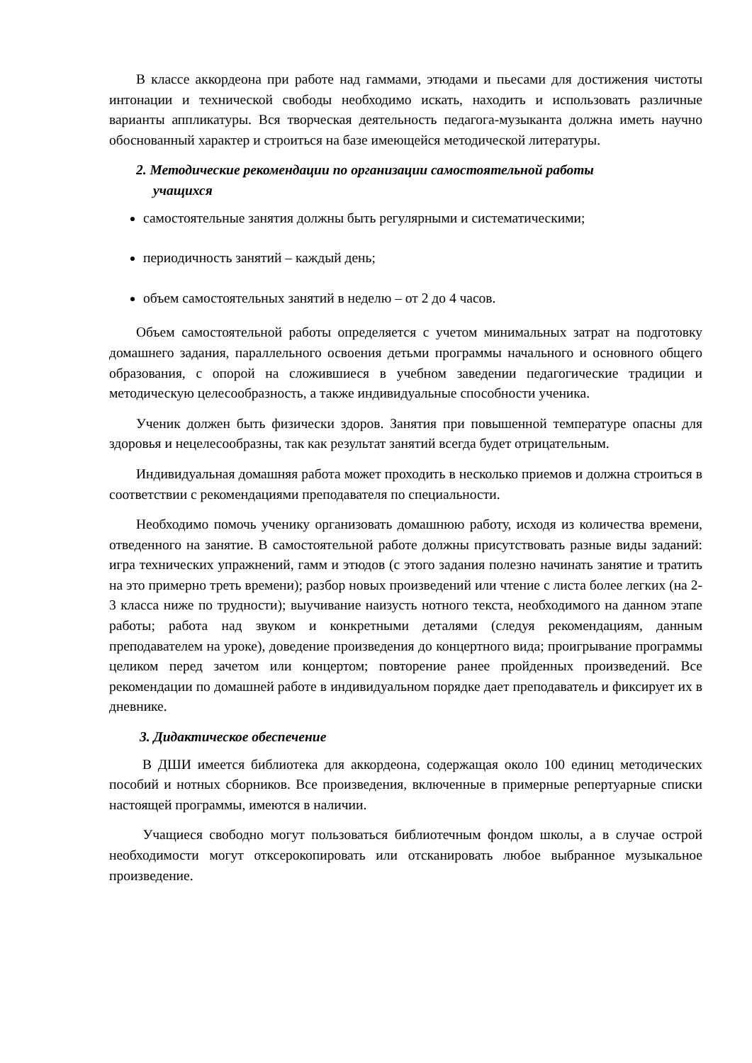В классе аккордеона при работе над гаммами, этюдами и пьесами для достижения чистоты интонации и технической свободы необходимо искать, находить и использовать различные варианты аппликатуры. Вся творческая деятельность педагога-музыканта должна иметь научно обоснованный характер и строиться на базе имеющейся методической литературы.
2. Методические рекомендации по организации самостоятельной работы
учащихся
самостоятельные занятия должны быть регулярными и систематическими;
периодичность занятий – каждый день;
объем самостоятельных занятий в неделю – от 2 до 4 часов.
Объем самостоятельной работы определяется с учетом минимальных затрат на подготовку домашнего задания, параллельного освоения детьми программы начального и основного общего образования, с опорой на сложившиеся в учебном заведении педагогические традиции и методическую целесообразность, а также индивидуальные способности ученика.
Ученик должен быть физически здоров. Занятия при повышенной температуре опасны для здоровья и нецелесообразны, так как результат занятий всегда будет отрицательным.
Индивидуальная домашняя работа может проходить в несколько приемов и должна строиться в соответствии с рекомендациями преподавателя по специальности.
Необходимо помочь ученику организовать домашнюю работу, исходя из количества времени, отведенного на занятие. В самостоятельной работе должны присутствовать разные виды заданий: игра технических упражнений, гамм и этюдов (с этого задания полезно начинать занятие и тратить на это примерно треть времени); разбор новых произведений или чтение с листа более легких (на 2-3 класса ниже по трудности); выучивание наизусть нотного текста, необходимого на данном этапе работы; работа над звуком и конкретными деталями (следуя рекомендациям, данным преподавателем на уроке), доведение произведения до концертного вида; проигрывание программы целиком перед зачетом или концертом; повторение ранее пройденных произведений. Все рекомендации по домашней работе в индивидуальном порядке дает преподаватель и фиксирует их в дневнике.
3. Дидактическое обеспечение
В ДШИ имеется библиотека для аккордеона, содержащая около 100 единиц методических пособий и нотных сборников. Все произведения, включенные в примерные репертуарные списки настоящей программы, имеются в наличии.
Учащиеся свободно могут пользоваться библиотечным фондом школы, а в случае острой необходимости могут отксерокопировать или отсканировать любое выбранное музыкальное произведение.